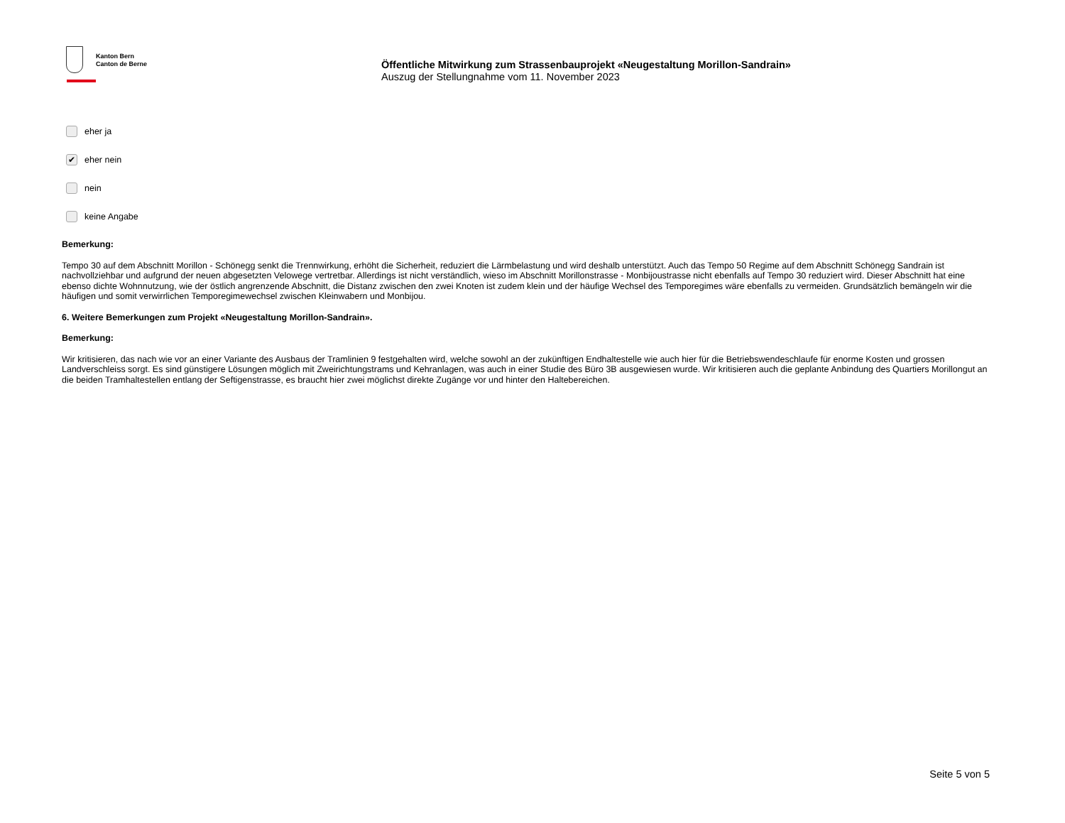Kanton Bern
Canton de Berne
Öffentliche Mitwirkung zum Strassenbauprojekt «Neugestaltung Morillon-Sandrain»
Auszug der Stellungnahme vom 11. November 2023
eher ja
✔ eher nein
nein
keine Angabe
Bemerkung:
Tempo 30 auf dem Abschnitt Morillon - Schönegg senkt die Trennwirkung, erhöht die Sicherheit, reduziert die Lärmbelastung und wird deshalb unterstützt. Auch das Tempo 50 Regime auf dem Abschnitt Schönegg Sandrain ist nachvollziehbar und aufgrund der neuen abgesetzten Velowege vertretbar. Allerdings ist nicht verständlich, wieso im Abschnitt Morillonstrasse - Monbijoustrasse nicht ebenfalls auf Tempo 30 reduziert wird. Dieser Abschnitt hat eine ebenso dichte Wohnnutzung, wie der östlich angrenzende Abschnitt, die Distanz zwischen den zwei Knoten ist zudem klein und der häufige Wechsel des Temporegimes wäre ebenfalls zu vermeiden. Grundsätzlich bemängeln wir die häufigen und somit verwirrlichen Temporegimewechsel zwischen Kleinwabern und Monbijou.
6. Weitere Bemerkungen zum Projekt «Neugestaltung Morillon-Sandrain».
Bemerkung:
Wir kritisieren, das nach wie vor an einer Variante des Ausbaus der Tramlinien 9 festgehalten wird, welche sowohl an der zukünftigen Endhaltestelle wie auch hier für die Betriebswendeschlaufe für enorme Kosten und grossen Landverschleiss sorgt. Es sind günstigere Lösungen möglich mit Zweirichtungstrams und Kehranlagen, was auch in einer Studie des Büro 3B ausgewiesen wurde. Wir kritisieren auch die geplante Anbindung des Quartiers Morillongut an die beiden Tramhaltestellen entlang der Seftigenstrasse, es braucht hier zwei möglichst direkte Zugänge vor und hinter den Haltebereichen.
Seite 5 von 5